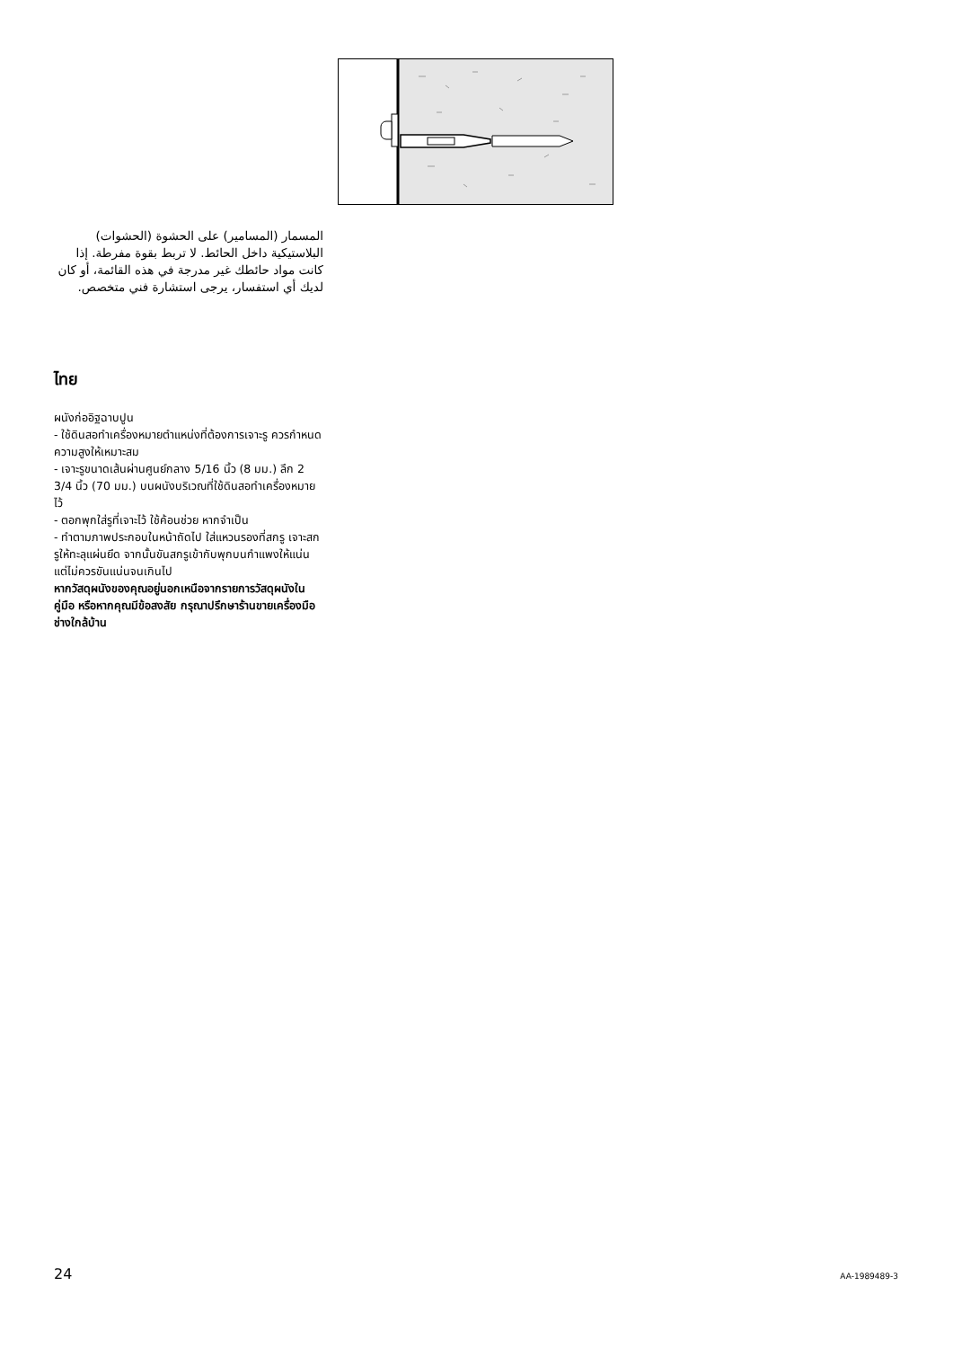المسمار (المسامير) على الحشوة (الحشوات) البلاستيكية داخل الحائط. لا تربط بقوة مفرطة. إذا كانت مواد حائطك غير مدرجة في هذه القائمة، أو كان لديك أي استفسار، يرجى استشارة فني متخصص.
ไทย
ผนังก่ออิฐฉาบปูน
- ใช้ดินสอทำเครื่องหมายตำแหน่งที่ต้องการเจาะรู ควรกำหนดความสูงให้เหมาะสม
- เจาะรูขนาดเส้นผ่านศูนย์กลาง 5/16 นิ้ว (8 มม.) ลึก 2 3/4 นิ้ว (70 มม.) บนผนังบริเวณที่ใช้ดินสอทำเครื่องหมายไว้
- ตอกพุกใส่รูที่เจาะไว้ ใช้ค้อนช่วย หากจำเป็น
- ทำตามภาพประกอบในหน้าถัดไป ใส่แหวนรองที่สกรู เจาะสกรูให้ทะลุแผ่นยึด จากนั้นขันสกรูเข้ากับพุกบนกำแพงให้แน่น แต่ไม่ควรขันแน่นจนเกินไป
หากวัสดุผนังของคุณอยู่นอกเหนือจากรายการวัสดุผนังในคู่มือ หรือหากคุณมีข้อสงสัย กรุณาปรึกษาร้านขายเครื่องมือช่างใกล้บ้าน
24 AA-1989489-3